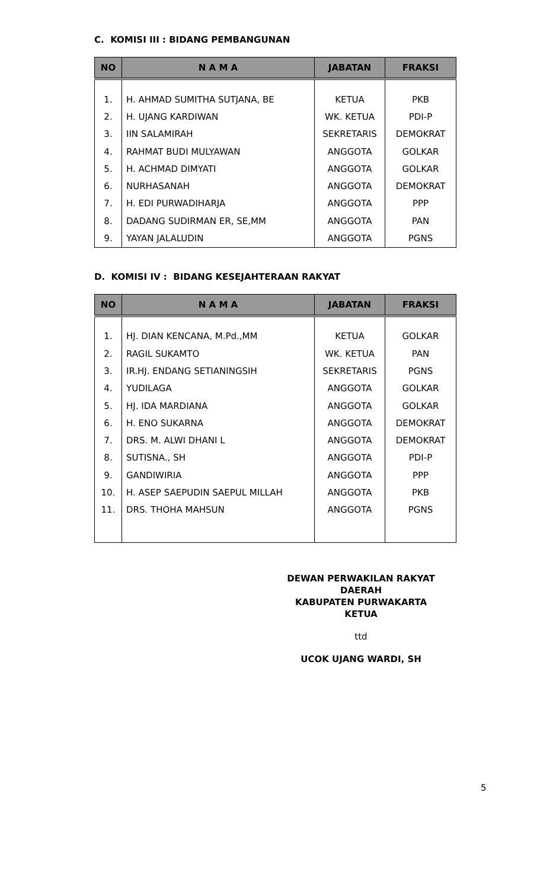C. KOMISI III : BIDANG PEMBANGUNAN
| NO | N A M A | JABATAN | FRAKSI |
| --- | --- | --- | --- |
| 1. | H. AHMAD SUMITHA SUTJANA, BE | KETUA | PKB |
| 2. | H. UJANG KARDIWAN | WK. KETUA | PDI-P |
| 3. | IIN SALAMIRAH | SEKRETARIS | DEMOKRAT |
| 4. | RAHMAT BUDI MULYAWAN | ANGGOTA | GOLKAR |
| 5. | H. ACHMAD DIMYATI | ANGGOTA | GOLKAR |
| 6. | NURHASANAH | ANGGOTA | DEMOKRAT |
| 7. | H. EDI PURWADIHARJA | ANGGOTA | PPP |
| 8. | DADANG SUDIRMAN ER, SE,MM | ANGGOTA | PAN |
| 9. | YAYAN JALALUDIN | ANGGOTA | PGNS |
D. KOMISI IV : BIDANG KESEJAHTERAAN RAKYAT
| NO | N A M A | JABATAN | FRAKSI |
| --- | --- | --- | --- |
| 1. | HJ. DIAN KENCANA, M.Pd.,MM | KETUA | GOLKAR |
| 2. | RAGIL SUKAMTO | WK. KETUA | PAN |
| 3. | IR.HJ. ENDANG SETIANINGSIH | SEKRETARIS | PGNS |
| 4. | YUDILAGA | ANGGOTA | GOLKAR |
| 5. | HJ. IDA MARDIANA | ANGGOTA | GOLKAR |
| 6. | H. ENO SUKARNA | ANGGOTA | DEMOKRAT |
| 7. | DRS. M. ALWI DHANI L | ANGGOTA | DEMOKRAT |
| 8. | SUTISNA., SH | ANGGOTA | PDI-P |
| 9. | GANDIWIRIA | ANGGOTA | PPP |
| 10. | H. ASEP SAEPUDIN SAEPUL MILLAH | ANGGOTA | PKB |
| 11. | DRS. THOHA MAHSUN | ANGGOTA | PGNS |
DEWAN PERWAKILAN RAKYAT DAERAH
KABUPATEN PURWAKARTA
KETUA
ttd
UCOK UJANG WARDI, SH
5